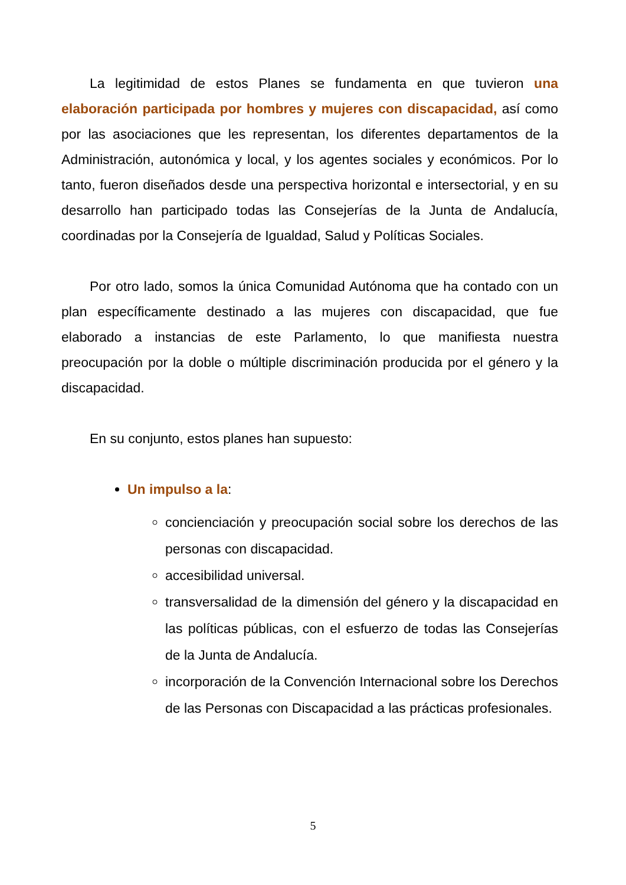La legitimidad de estos Planes se fundamenta en que tuvieron una elaboración participada por hombres y mujeres con discapacidad, así como por las asociaciones que les representan, los diferentes departamentos de la Administración, autonómica y local, y los agentes sociales y económicos. Por lo tanto, fueron diseñados desde una perspectiva horizontal e intersectorial, y en su desarrollo han participado todas las Consejerías de la Junta de Andalucía, coordinadas por la Consejería de Igualdad, Salud y Políticas Sociales.
Por otro lado, somos la única Comunidad Autónoma que ha contado con un plan específicamente destinado a las mujeres con discapacidad, que fue elaborado a instancias de este Parlamento, lo que manifiesta nuestra preocupación por la doble o múltiple discriminación producida por el género y la discapacidad.
En su conjunto, estos planes han supuesto:
Un impulso a la:
concienciación y preocupación social sobre los derechos de las personas con discapacidad.
accesibilidad universal.
transversalidad de la dimensión del género y la discapacidad en las políticas públicas, con el esfuerzo de todas las Consejerías de la Junta de Andalucía.
incorporación de la Convención Internacional sobre los Derechos de las Personas con Discapacidad a las prácticas profesionales.
5